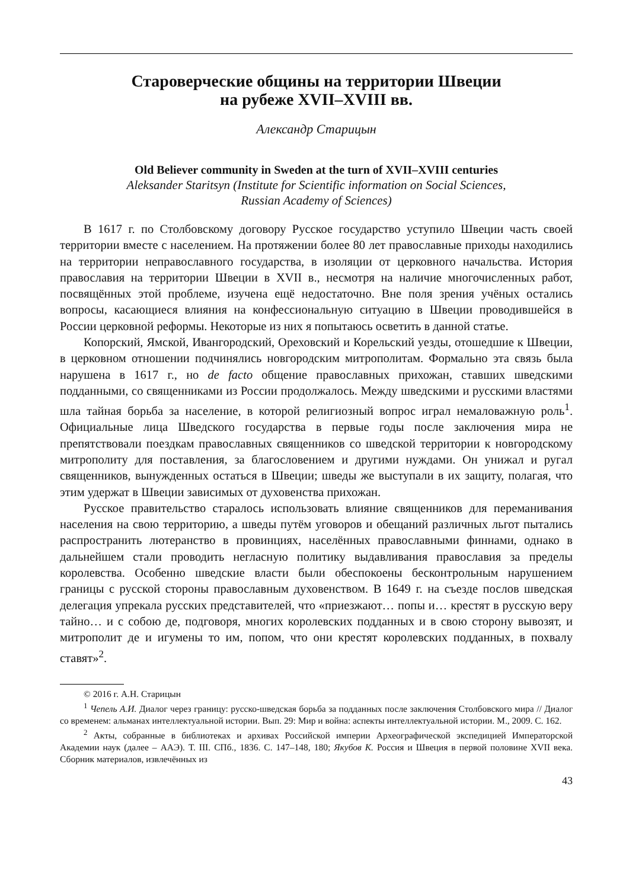Староверческие общины на территории Швеции
на рубеже XVII–XVIII вв.
Александр Старицын
Old Believer community in Sweden at the turn of XVII–XVIII centuries
Aleksander Staritsyn (Institute for Scientific information on Social Sciences,
Russian Academy of Sciences)
В 1617 г. по Столбовскому договору Русское государство уступило Швеции часть своей территории вместе с населением. На протяжении более 80 лет православные приходы находились на территории неправославного государства, в изоляции от церковного начальства. История православия на территории Швеции в XVII в., несмотря на наличие многочисленных работ, посвящённых этой проблеме, изучена ещё недостаточно. Вне поля зрения учёных остались вопросы, касающиеся влияния на конфессиональную ситуацию в Швеции проводившейся в России церковной реформы. Некоторые из них я попытаюсь осветить в данной статье.
Копорский, Ямской, Ивангородский, Ореховский и Корельский уезды, отошедшие к Швеции, в церковном отношении подчинялись новгородским митрополитам. Формально эта связь была нарушена в 1617 г., но de facto общение православных прихожан, ставших шведскими подданными, со священниками из России продолжалось. Между шведскими и русскими властями шла тайная борьба за население, в которой религиозный вопрос играл немаловажную роль<sup>1</sup>. Официальные лица Шведского государства в первые годы после заключения мира не препятствовали поездкам православных священников со шведской территории к новгородскому митрополиту для поставления, за благословением и другими нуждами. Он унижал и ругал священников, вынужденных остаться в Швеции; шведы же выступали в их защиту, полагая, что этим удержат в Швеции зависимых от духовенства прихожан.
Русское правительство старалось использовать влияние священников для переманивания населения на свою территорию, а шведы путём уговоров и обещаний различных льгот пытались распространить лютеранство в провинциях, населённых православными финнами, однако в дальнейшем стали проводить негласную политику выдавливания православия за пределы королевства. Особенно шведские власти были обеспокоены бесконтрольным нарушением границы с русской стороны православным духовенством. В 1649 г. на съезде послов шведская делегация упрекала русских представителей, что «приезжают… попы и… крестят в русскую веру тайно… и с собою де, подговоря, многих королевских подданных и в свою сторону вывозят, и митрополит де и игумены то им, попом, что они крестят королевских подданных, в похвалу ставят»<sup>2</sup>.
© 2016 г. А.Н. Старицын
<sup>1</sup> Чепель А.И. Диалог через границу: русско-шведская борьба за подданных после заключения Столбовского мира // Диалог со временем: альманах интеллектуальной истории. Вып. 29: Мир и война: аспекты интеллектуальной истории. М., 2009. С. 162.
<sup>2</sup> Акты, собранные в библиотеках и архивах Российской империи Археографической экспедицией Императорской Академии наук (далее – ААЭ). Т. III. СПб., 1836. С. 147–148, 180; Якубов К. Россия и Швеция в первой половине XVII века. Сборник материалов, извлечённых из
43